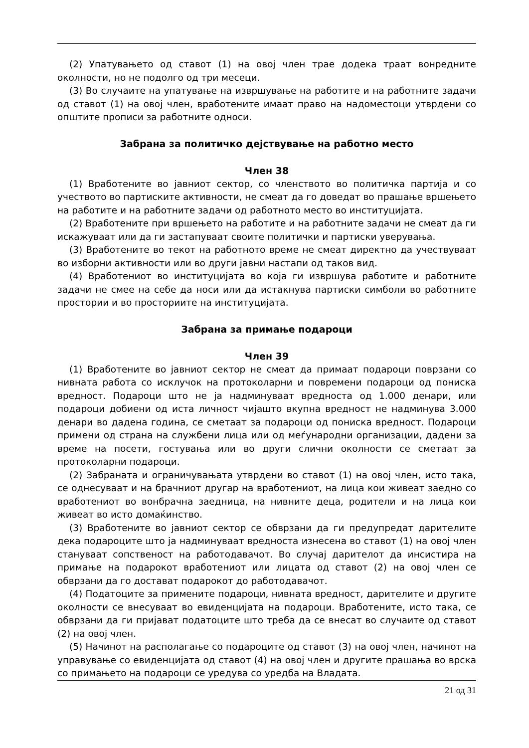(2) Упатувањето од ставот (1) на овој член трае додека траат вонредните околности, но не подолго од три месеци.
(3) Во случаите на упатување на извршување на работите и на работните задачи од ставот (1) на овој член, вработените имаат право на надоместоци утврдени со општите прописи за работните односи.
Забрана за политичко дејствување на работно место
Член 38
(1) Вработените во јавниот сектор, со членството во политичка партија и со учеството во партиските активности, не смеат да го доведат во прашање вршењето на работите и на работните задачи од работното место во институцијата.
(2) Вработените при вршењето на работите и на работните задачи не смеат да ги искажуваат или да ги застапуваат своите политички и партиски уверувања.
(3) Вработените во текот на работното време не смеат директно да учествуваат во изборни активности или во други јавни настапи од таков вид.
(4) Вработениот во институцијата во која ги извршува работите и работните задачи не смее на себе да носи или да истакнува партиски симболи во работните простории и во просториите на институцијата.
Забрана за примање подароци
Член 39
(1) Вработените во јавниот сектор не смеат да примаат подароци поврзани со нивната работа со исклучок на протоколарни и повремени подароци од пониска вредност. Подароци што не ја надминуваат вредноста од 1.000 денари, или подароци добиени од иста личност чијашто вкупна вредност не надминува 3.000 денари во дадена година, се сметаат за подароци од пониска вредност. Подароци примени од страна на службени лица или од меѓународни организации, дадени за време на посети, гостувања или во други слични околности се сметаат за протоколарни подароци.
(2) Забраната и ограничувањата утврдени во ставот (1) на овој член, исто така, се однесуваат и на брачниот другар на вработениот, на лица кои живеат заедно со вработениот во вонбрачна заедница, на нивните деца, родители и на лица кои живеат во исто домаќинство.
(3) Вработените во јавниот сектор се обврзани да ги предупредат дарителите дека подароците што ја надминуваат вредноста изнесена во ставот (1) на овој член стануваат сопственост на работодавачот. Во случај дарителот да инсистира на примање на подарокот вработениот или лицата од ставот (2) на овој член се обврзани да го достават подарокот до работодавачот.
(4) Податоците за примените подароци, нивната вредност, дарителите и другите околности се внесуваат во евиденцијата на подароци. Вработените, исто така, се обврзани да ги пријават податоците што треба да се внесат во случаите од ставот (2) на овој член.
(5) Начинот на располагање со подароците од ставот (3) на овој член, начинот на управување со евиденцијата од ставот (4) на овој член и другите прашања во врска со примањето на подароци се уредува со уредба на Владата.
21 од 31